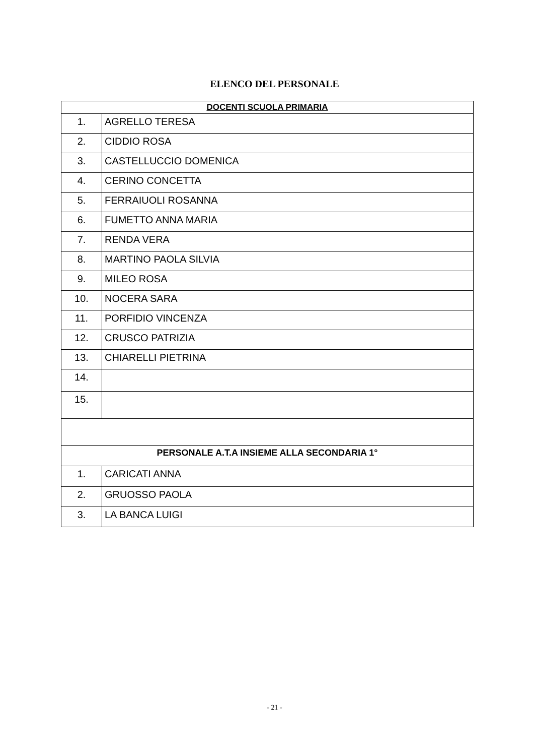ELENCO DEL PERSONALE
| DOCENTI SCUOLA PRIMARIA | |
| --- | --- |
| 1. | AGRELLO TERESA |
| 2. | CIDDIO ROSA |
| 3. | CASTELLUCCIO DOMENICA |
| 4. | CERINO CONCETTA |
| 5. | FERRAIUOLI ROSANNA |
| 6. | FUMETTO ANNA MARIA |
| 7. | RENDA VERA |
| 8. | MARTINO PAOLA SILVIA |
| 9. | MILEO ROSA |
| 10. | NOCERA SARA |
| 11. | PORFIDIO VINCENZA |
| 12. | CRUSCO PATRIZIA |
| 13. | CHIARELLI PIETRINA |
| 14. | |
| 15. | |
| PERSONALE A.T.A INSIEME ALLA SECONDARIA 1° | |
| 1. | CARICATI ANNA |
| 2. | GRUOSSO PAOLA |
| 3. | LA BANCA LUIGI |
- 21 -